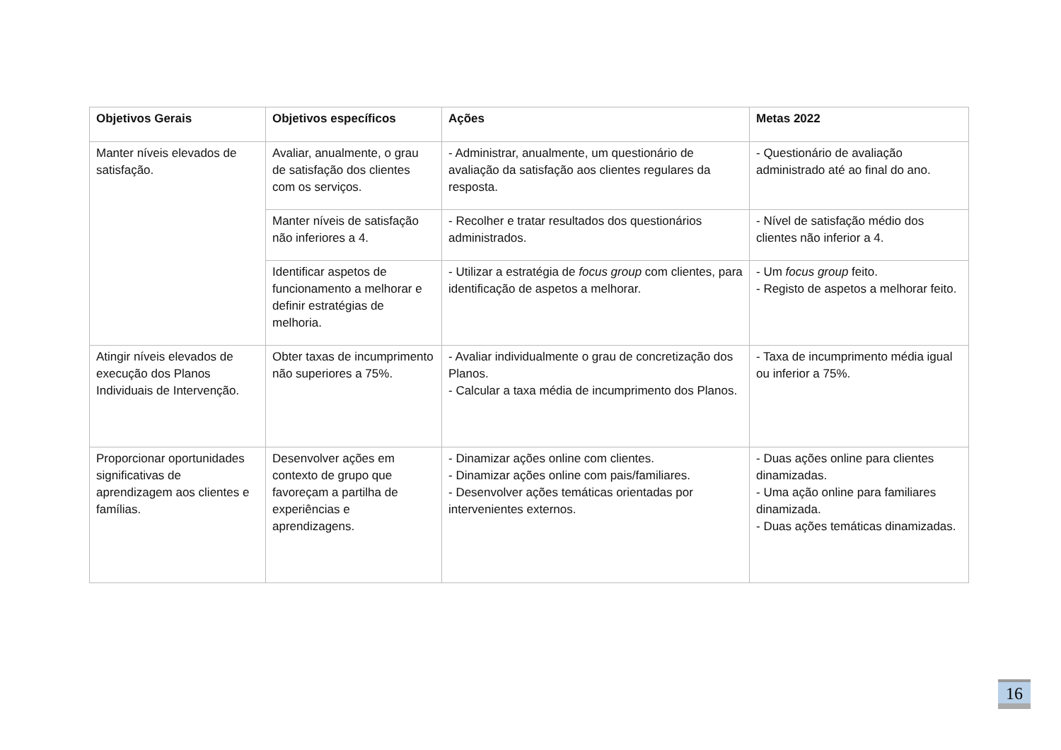| Objetivos Gerais | Objetivos específicos | Ações | Metas 2022 |
| --- | --- | --- | --- |
| Manter níveis elevados de satisfação. | Avaliar, anualmente, o grau de satisfação dos clientes com os serviços. | - Administrar, anualmente, um questionário de avaliação da satisfação aos clientes regulares da resposta. | - Questionário de avaliação administrado até ao final do ano. |
| | Manter níveis de satisfação não inferiores a 4. | - Recolher e tratar resultados dos questionários administrados. | - Nível de satisfação médio dos clientes não inferior a 4. |
| | Identificar aspetos de funcionamento a melhorar e definir estratégias de melhoria. | - Utilizar a estratégia de focus group com clientes, para identificação de aspetos a melhorar. | - Um focus group feito. - Registo de aspetos a melhorar feito. |
| Atingir níveis elevados de execução dos Planos Individuais de Intervenção. | Obter taxas de incumprimento não superiores a 75%. | - Avaliar individualmente o grau de concretização dos Planos. - Calcular a taxa média de incumprimento dos Planos. | - Taxa de incumprimento média igual ou inferior a 75%. |
| Proporcionar oportunidades significativas de aprendizagem aos clientes e famílias. | Desenvolver ações em contexto de grupo que favoreçam a partilha de experiências e aprendizagens. | - Dinamizar ações online com clientes. - Dinamizar ações online com pais/familiares. - Desenvolver ações temáticas orientadas por intervenientes externos. | - Duas ações online para clientes dinamizadas. - Uma ação online para familiares dinamizada. - Duas ações temáticas dinamizadas. |
16